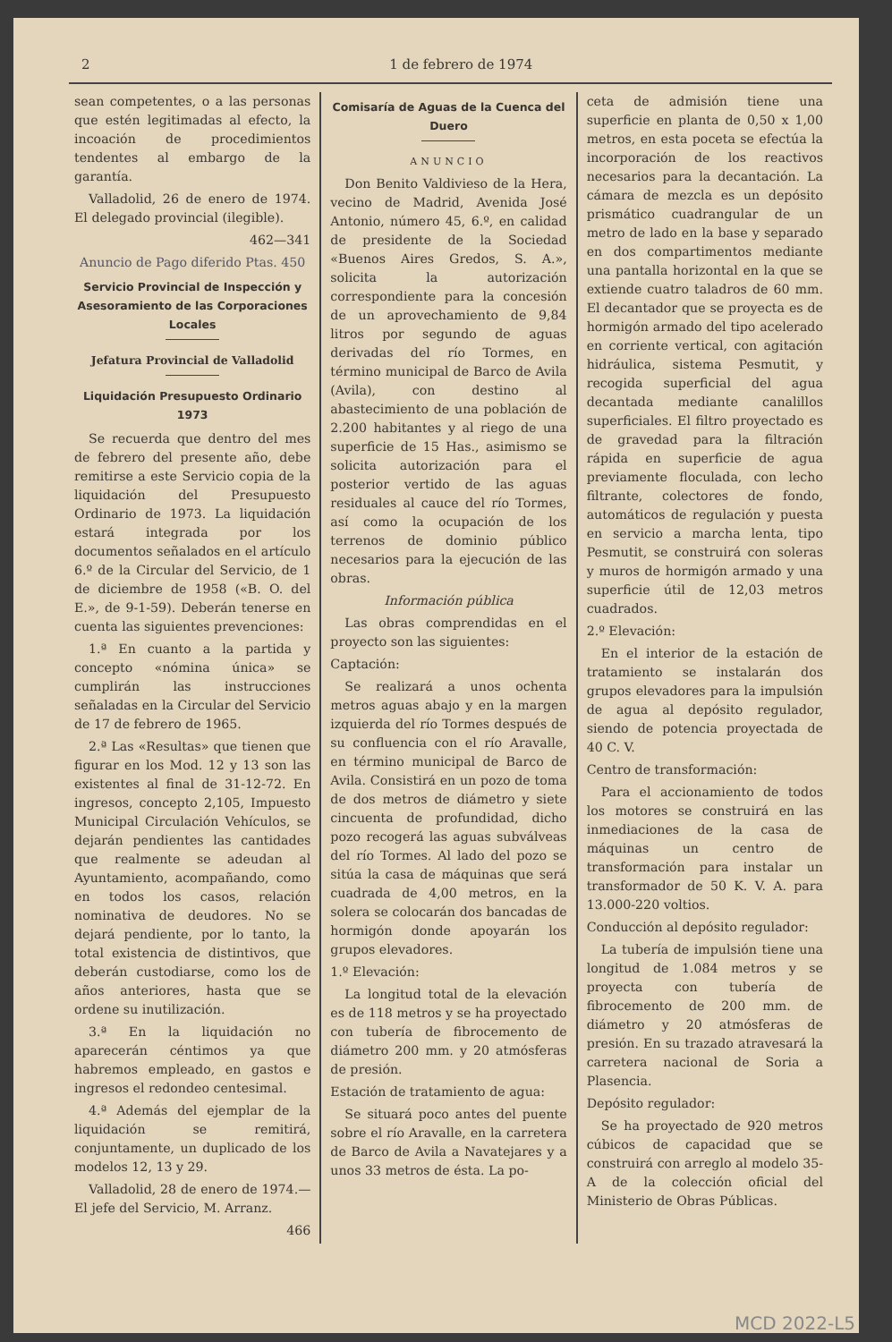2 1 de febrero de 1974
sean competentes, o a las personas que estén legitimadas al efecto, la incoación de procedimientos tendentes al embargo de la garantía.
Valladolid, 26 de enero de 1974. El delegado provincial (ilegible).
462—341
Anuncio de Pago diferido Ptas. 450
Servicio Provincial de Inspección y Asesoramiento de las Corporaciones Locales
Jefatura Provincial de Valladolid
Liquidación Presupuesto Ordinario 1973
Se recuerda que dentro del mes de febrero del presente año, debe remitirse a este Servicio copia de la liquidación del Presupuesto Ordinario de 1973. La liquidación estará integrada por los documentos señalados en el artículo 6.º de la Circular del Servicio, de 1 de diciembre de 1958 («B. O. del E.», de 9-1-59). Deberán tenerse en cuenta las siguientes prevenciones:
1.ª En cuanto a la partida y concepto «nómina única» se cumplirán las instrucciones señaladas en la Circular del Servicio de 17 de febrero de 1965.
2.ª Las «Resultas» que tienen que figurar en los Mod. 12 y 13 son las existentes al final de 31-12-72. En ingresos, concepto 2,105, Impuesto Municipal Circulación Vehículos, se dejarán pendientes las cantidades que realmente se adeudan al Ayuntamiento, acompañando, como en todos los casos, relación nominativa de deudores. No se dejará pendiente, por lo tanto, la total existencia de distintivos, que deberán custodiarse, como los de años anteriores, hasta que se ordene su inutilización.
3.ª En la liquidación no aparecerán céntimos ya que habremos empleado, en gastos e ingresos el redondeo centesimal.
4.ª Además del ejemplar de la liquidación se remitirá, conjuntamente, un duplicado de los modelos 12, 13 y 29.
Valladolid, 28 de enero de 1974.— El jefe del Servicio, M. Arranz.
466
Comisaría de Aguas de la Cuenca del Duero
ANUNCIO
Don Benito Valdivieso de la Hera, vecino de Madrid, Avenida José Antonio, número 45, 6.º, en calidad de presidente de la Sociedad «Buenos Aires Gredos, S. A.», solicita la autorización correspondiente para la concesión de un aprovechamiento de 9,84 litros por segundo de aguas derivadas del río Tormes, en término municipal de Barco de Avila (Avila), con destino al abastecimiento de una población de 2.200 habitantes y al riego de una superficie de 15 Has., asimismo se solicita autorización para el posterior vertido de las aguas residuales al cauce del río Tormes, así como la ocupación de los terrenos de dominio público necesarios para la ejecución de las obras.
Información pública
Las obras comprendidas en el proyecto son las siguientes:
Captación:
Se realizará a unos ochenta metros aguas abajo y en la margen izquierda del río Tormes después de su confluencia con el río Aravalle, en término municipal de Barco de Avila. Consistirá en un pozo de toma de dos metros de diámetro y siete cincuenta de profundidad, dicho pozo recogerá las aguas subválveas del río Tormes. Al lado del pozo se sitúa la casa de máquinas que será cuadrada de 4,00 metros, en la solera se colocarán dos bancadas de hormigón donde apoyarán los grupos elevadores.
1.º Elevación:
La longitud total de la elevación es de 118 metros y se ha proyectado con tubería de fibrocemento de diámetro 200 mm. y 20 atmósferas de presión.
Estación de tratamiento de agua:
Se situará poco antes del puente sobre el río Aravalle, en la carretera de Barco de Avila a Navatejares y a unos 33 metros de ésta. La po-
ceta de admisión tiene una superficie en planta de 0,50 x 1,00 metros, en esta poceta se efectúa la incorporación de los reactivos necesarios para la decantación. La cámara de mezcla es un depósito prismático cuadrangular de un metro de lado en la base y separado en dos compartimentos mediante una pantalla horizontal en la que se extiende cuatro taladros de 60 mm. El decantador que se proyecta es de hormigón armado del tipo acelerado en corriente vertical, con agitación hidráulica, sistema Pesmutit, y recogida superficial del agua decantada mediante canalillos superficiales. El filtro proyectado es de gravedad para la filtración rápida en superficie de agua previamente floculada, con lecho filtrante, colectores de fondo, automáticos de regulación y puesta en servicio a marcha lenta, tipo Pesmutit, se construirá con soleras y muros de hormigón armado y una superficie útil de 12,03 metros cuadrados.
2.º Elevación:
En el interior de la estación de tratamiento se instalarán dos grupos elevadores para la impulsión de agua al depósito regulador, siendo de potencia proyectada de 40 C. V.
Centro de transformación:
Para el accionamiento de todos los motores se construirá en las inmediaciones de la casa de máquinas un centro de transformación para instalar un transformador de 50 K. V. A. para 13.000-220 voltios.
Conducción al depósito regulador:
La tubería de impulsión tiene una longitud de 1.084 metros y se proyecta con tubería de fibrocemento de 200 mm. de diámetro y 20 atmósferas de presión. En su trazado atravesará la carretera nacional de Soria a Plasencia.
Depósito regulador:
Se ha proyectado de 920 metros cúbicos de capacidad que se construirá con arreglo al modelo 35-A de la colección oficial del Ministerio de Obras Públicas.
MCD 2022-L5